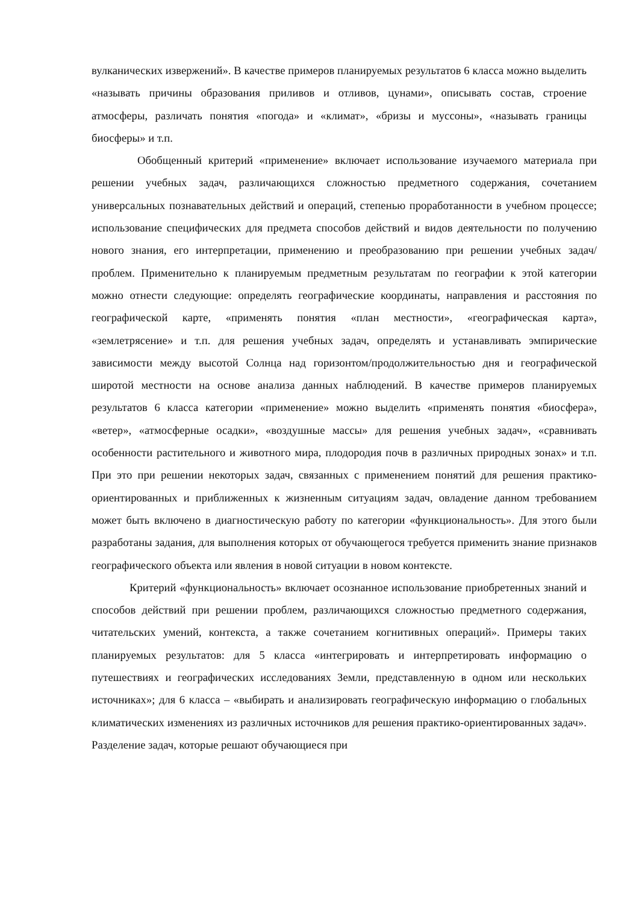вулканических извержений». В качестве примеров планируемых результатов 6 класса можно выделить «называть причины образования приливов и отливов, цунами», описывать состав, строение атмосферы, различать понятия «погода» и «климат», «бризы и муссоны», «называть границы биосферы» и т.п.
Обобщенный критерий «применение» включает использование изучаемого материала при решении учебных задач, различающихся сложностью предметного содержания, сочетанием универсальных познавательных действий и операций, степенью проработанности в учебном процессе; использование специфических для предмета способов действий и видов деятельности по получению нового знания, его интерпретации, применению и преобразованию при решении учебных задач/проблем. Применительно к планируемым предметным результатам по географии к этой категории можно отнести следующие: определять географические координаты, направления и расстояния по географической карте, «применять понятия «план местности», «географическая карта», «землетрясение» и т.п. для решения учебных задач, определять и устанавливать эмпирические зависимости между высотой Солнца над горизонтом/продолжительностью дня и географической широтой местности на основе анализа данных наблюдений. В качестве примеров планируемых результатов 6 класса категории «применение» можно выделить «применять понятия «биосфера», «ветер», «атмосферные осадки», «воздушные массы» для решения учебных задач», «сравнивать особенности растительного и животного мира, плодородия почв в различных природных зонах» и т.п. При это при решении некоторых задач, связанных с применением понятий для решения практико-ориентированных и приближенных к жизненным ситуациям задач, овладение данном требованием может быть включено в диагностическую работу по категории «функциональность». Для этого были разработаны задания, для выполнения которых от обучающегося требуется применить знание признаков географического объекта или явления в новой ситуации в новом контексте.
Критерий «функциональность» включает осознанное использование приобретенных знаний и способов действий при решении проблем, различающихся сложностью предметного содержания, читательских умений, контекста, а также сочетанием когнитивных операций». Примеры таких планируемых результатов: для 5 класса «интегрировать и интерпретировать информацию о путешествиях и географических исследованиях Земли, представленную в одном или нескольких источниках»; для 6 класса – «выбирать и анализировать географическую информацию о глобальных климатических изменениях из различных источников для решения практико-ориентированных задач». Разделение задач, которые решают обучающиеся при